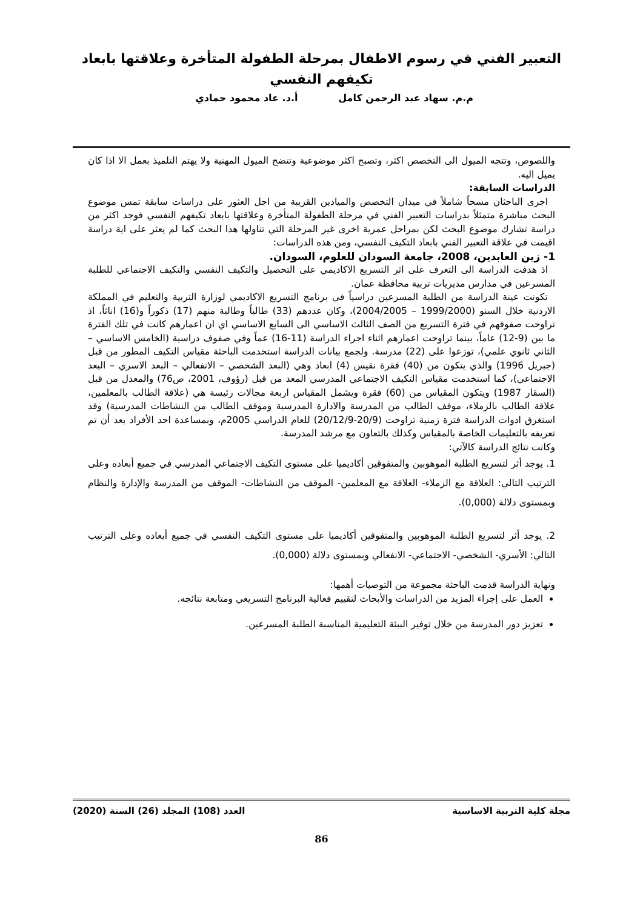التعبير الفني في رسوم الاطفال بمرحلة الطفولة المتأخرة وعلاقتها بابعاد
تكيفهم النفسي
م.م. سهاد عبد الرحمن كامل أ.د. عاد محمود حمادي
واللصوص، وتتجه الميول الى التخصص اكثر، وتصبح اكثر موضوعية وتتضح الميول المهنية ولا يهتم التلميذ بعمل الا اذا كان يميل اليه.
الدراسات السابقة:
اجرى الباحثان مسحاً شاملاً في ميدان التخصص والميادين القريبة من اجل العثور على دراسات سابقة تمس موضوع البحث مباشرة متمثلاً بدراسات التعبير الفني في مرحلة الطفولة المتأخرة وعلاقتها بابعاد تكيفهم النفسي فوجد اكثر من دراسة تشارك موضوع البحث لكن بمراحل عمرية اخرى غير المرحلة التي تناولها هذا البحث كما لم يعثر على اية دراسة اقيمت في علاقة التعبير الفني بابعاد التكيف النفسي، ومن هذه الدراسات:
1- زين العابدين، 2008، جامعة السودان للعلوم، السودان.
اذ هدفت الدراسة الى التعرف على اثر التسريع الاكاديمي على التحصيل والتكيف النفسي والتكيف الاجتماعي للطلبة المسرعين في مدارس مديريات تربية محافظة عمان.
تكونت عينة الدراسة من الطلبة المسرعين دراسياً في برنامج التسريع الاكاديمي لوزارة التربية والتعليم في المملكة الاردنية خلال السنو (1999/2000 – 2004/2005)، وكان عددهم (33) طالباً وطالبة منهم (17) ذكوراً و(16) اناثاً، اذ تراوحت صفوفهم في فترة التسريع من الصف الثالث الاساسي الى السابع الاساسي اي ان اعمارهم كانت في تلك الفترة ما بين (9-12) عاماً، بينما تراوحت اعمارهم اثناء اجراء الدراسة (11-16) عماً وفي صفوف دراسية (الخامس الاساسي – الثاني ثانوي علمي)، توزعوا على (22) مدرسة. ولجمع بيانات الدراسة استخدمت الباحثة مقياس التكيف المطور من قبل (جبريل 1996) والذي يتكون من (40) فقرة نقيس (4) ابعاد وهي (البعد الشخصي – الانفعالي – البعد الاسري – البعد الاجتماعي)، كما استخدمت مقياس التكيف الاجتماعي المدرسي المعد من قبل (رؤوف، 2001، ص76) والمعدل من قبل (السقار 1987) ويتكون المقياس من (60) فقرة ويشمل المقياس اربعة مجالات رئيسة هي (علاقة الطالب بالمعلمين، علاقة الطالب بالزملاء، موقف الطالب من المدرسة والادارة المدرسية وموقف الطالب من النشاطات المدرسية) وقد استغرق ادوات الدراسة فترة زمنية تراوحت (20/9-20/12/9) للعام الدراسي 2005م، وبمساعدة احد الأفراد بعد أن تم تعريفه بالتعليمات الخاصة بالمقياس وكذلك بالتعاون مع مرشد المدرسة.
وكانت نتائج الدراسة كالآتي:
1. يوجد أثر لتسريع الطلبة الموهوبين والمتفوقين أكاديميا على مستوى التكيف الاجتماعي المدرسي في جميع أبعاده وعلى الترتيب التالي: العلاقة مع الزملاء- العلاقة مع المعلمين- الموقف من النشاطات- الموقف من المدرسة والإدارة والنظام وبمستوى دلالة (0,000).
2. يوجد أثر لتسريع الطلبة الموهوبين والمتفوقين أكاديميا على مستوى التكيف النفسي في جميع أبعاده وعلى الترتيب التالي: الأسري- الشخصي- الاجتماعي- الانفعالي وبمستوى دلالة (0,000).
ونهاية الدراسة قدمت الباحثة مجموعة من التوصيات أهمها:
العمل على إجراء المزيد من الدراسات والأبحاث لتقييم فعالية البرنامج التسريعي ومتابعة نتائجه.
تعزيز دور المدرسة من خلال توفير البيئة التعليمية المناسبة الطلبة المسرعين.
مجلة كلية التربية الاساسية العدد (108) المجلد (26) السنة (2020)
86